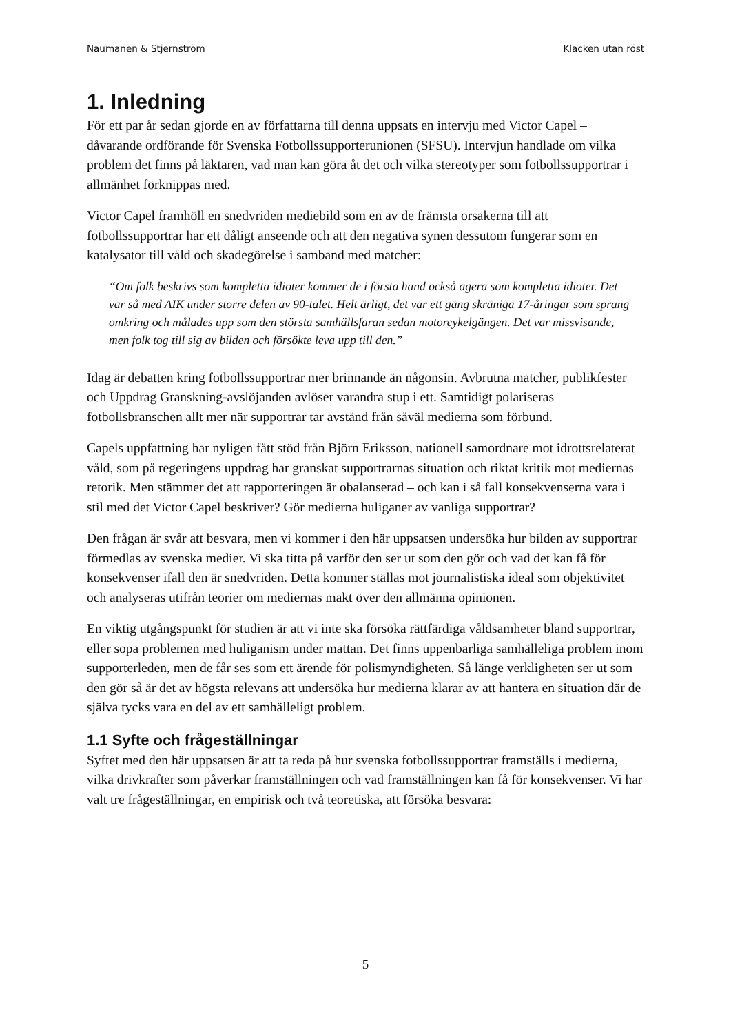Naumanen & Stjernström Klacken utan röst
1. Inledning
För ett par år sedan gjorde en av författarna till denna uppsats en intervju med Victor Capel – dåvarande ordförande för Svenska Fotbollssupporterunionen (SFSU). Intervjun handlade om vilka problem det finns på läktaren, vad man kan göra åt det och vilka stereotyper som fotbollssupportrar i allmänhet förknippas med.
Victor Capel framhöll en snedvriden mediebild som en av de främsta orsakerna till att fotbollssupportrar har ett dåligt anseende och att den negativa synen dessutom fungerar som en katalysator till våld och skadegörelse i samband med matcher:
“Om folk beskrivs som kompletta idioter kommer de i första hand också agera som kompletta idioter. Det var så med AIK under större delen av 90-talet. Helt ärligt, det var ett gäng skräniga 17-åringar som sprang omkring och målades upp som den största samhällsfaran sedan motorcykelgängen. Det var missvisande, men folk tog till sig av bilden och försökte leva upp till den.”
Idag är debatten kring fotbollssupportrar mer brinnande än någonsin. Avbrutna matcher, publikfester och Uppdrag Granskning-avslöjanden avlöser varandra stup i ett. Samtidigt polariseras fotbollsbranschen allt mer när supportrar tar avstånd från såväl medierna som förbund.
Capels uppfattning har nyligen fått stöd från Björn Eriksson, nationell samordnare mot idrottsrelaterat våld, som på regeringens uppdrag har granskat supportrarnas situation och riktat kritik mot mediernas retorik. Men stämmer det att rapporteringen är obalanserad – och kan i så fall konsekvenserna vara i stil med det Victor Capel beskriver? Gör medierna huliganer av vanliga supportrar?
Den frågan är svår att besvara, men vi kommer i den här uppsatsen undersöka hur bilden av supportrar förmedlas av svenska medier. Vi ska titta på varför den ser ut som den gör och vad det kan få för konsekvenser ifall den är snedvriden. Detta kommer ställas mot journalistiska ideal som objektivitet och analyseras utifrån teorier om mediernas makt över den allmänna opinionen.
En viktig utgångspunkt för studien är att vi inte ska försöka rättfärdiga våldsamheter bland supportrar, eller sopa problemen med huliganism under mattan. Det finns uppenbarliga samhälleliga problem inom supporterleden, men de får ses som ett ärende för polismyndigheten. Så länge verkligheten ser ut som den gör så är det av högsta relevans att undersöka hur medierna klarar av att hantera en situation där de själva tycks vara en del av ett samhälleligt problem.
1.1 Syfte och frågeställningar
Syftet med den här uppsatsen är att ta reda på hur svenska fotbollssupportrar framställs i medierna, vilka drivkrafter som påverkar framställningen och vad framställningen kan få för konsekvenser. Vi har valt tre frågeställningar, en empirisk och två teoretiska, att försöka besvara:
5